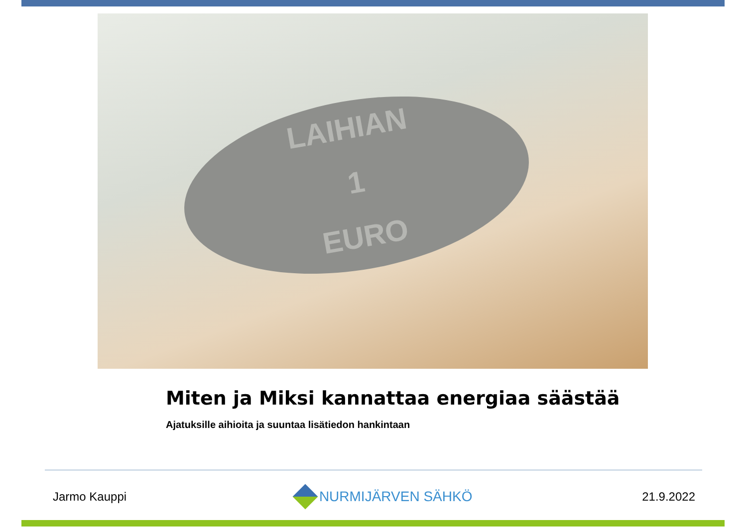LAIHIAN
1
EURO
Miten ja Miksi kannattaa energiaa säästää
Ajatuksille aihioita ja suuntaa lisätiedon hankintaan
Jarmo Kauppi NURMIJÄRVEN SÄHKÖ 21.9.2022